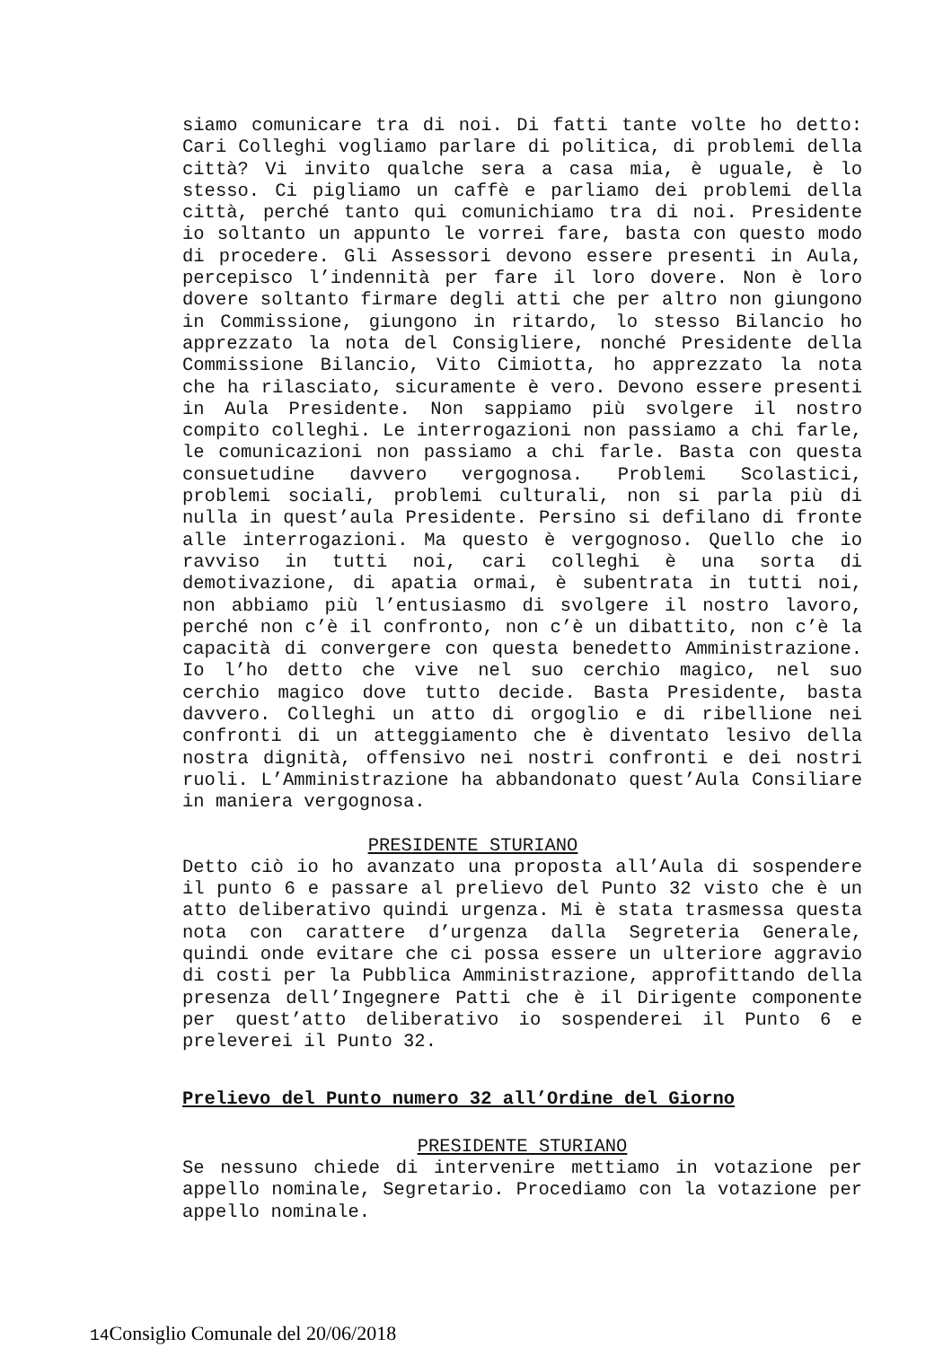siamo comunicare tra di noi. Di fatti tante volte ho detto: Cari Colleghi vogliamo parlare di politica, di problemi della città? Vi invito qualche sera a casa mia, è uguale, è lo stesso. Ci pigliamo un caffè e parliamo dei problemi della città, perché tanto qui comunichiamo tra di noi. Presidente io soltanto un appunto le vorrei fare, basta con questo modo di procedere. Gli Assessori devono essere presenti in Aula, percepisco l’indennità per fare il loro dovere. Non è loro dovere soltanto firmare degli atti che per altro non giungono in Commissione, giungono in ritardo, lo stesso Bilancio ho apprezzato la nota del Consigliere, nonché Presidente della Commissione Bilancio, Vito Cimiotta, ho apprezzato la nota che ha rilasciato, sicuramente è vero. Devono essere presenti in Aula Presidente. Non sappiamo più svolgere il nostro compito colleghi. Le interrogazioni non passiamo a chi farle, le comunicazioni non passiamo a chi farle. Basta con questa consuetudine davvero vergognosa. Problemi Scolastici, problemi sociali, problemi culturali, non si parla più di nulla in quest’aula Presidente. Persino si defilano di fronte alle interrogazioni. Ma questo è vergognoso. Quello che io ravviso in tutti noi, cari colleghi è una sorta di demotivazione, di apatia ormai, è subentrata in tutti noi, non abbiamo più l’entusiasmo di svolgere il nostro lavoro, perché non c’è il confronto, non c’è un dibattito, non c’è la capacità di convergere con questa benedetto Amministrazione. Io l’ho detto che vive nel suo cerchio magico, nel suo cerchio magico dove tutto decide. Basta Presidente, basta davvero. Colleghi un atto di orgoglio e di ribellione nei confronti di un atteggiamento che è diventato lesivo della nostra dignità, offensivo nei nostri confronti e dei nostri ruoli. L’Amministrazione ha abbandonato quest’Aula Consiliare in maniera vergognosa.
PRESIDENTE STURIANO
Detto ciò io ho avanzato una proposta all’Aula di sospendere il punto 6 e passare al prelievo del Punto 32 visto che è un atto deliberativo quindi urgenza. Mi è stata trasmessa questa nota con carattere d’urgenza dalla Segreteria Generale, quindi onde evitare che ci possa essere un ulteriore aggravio di costi per la Pubblica Amministrazione, approfittando della presenza dell’Ingegnere Patti che è il Dirigente componente per quest’atto deliberativo io sospenderei il Punto 6 e preleverei il Punto 32.
Prelievo del Punto numero 32 all’Ordine del Giorno
PRESIDENTE STURIANO
Se nessuno chiede di intervenire mettiamo in votazione per appello nominale, Segretario. Procediamo con la votazione per appello nominale.
14 Consiglio Comunale del 20/06/2018